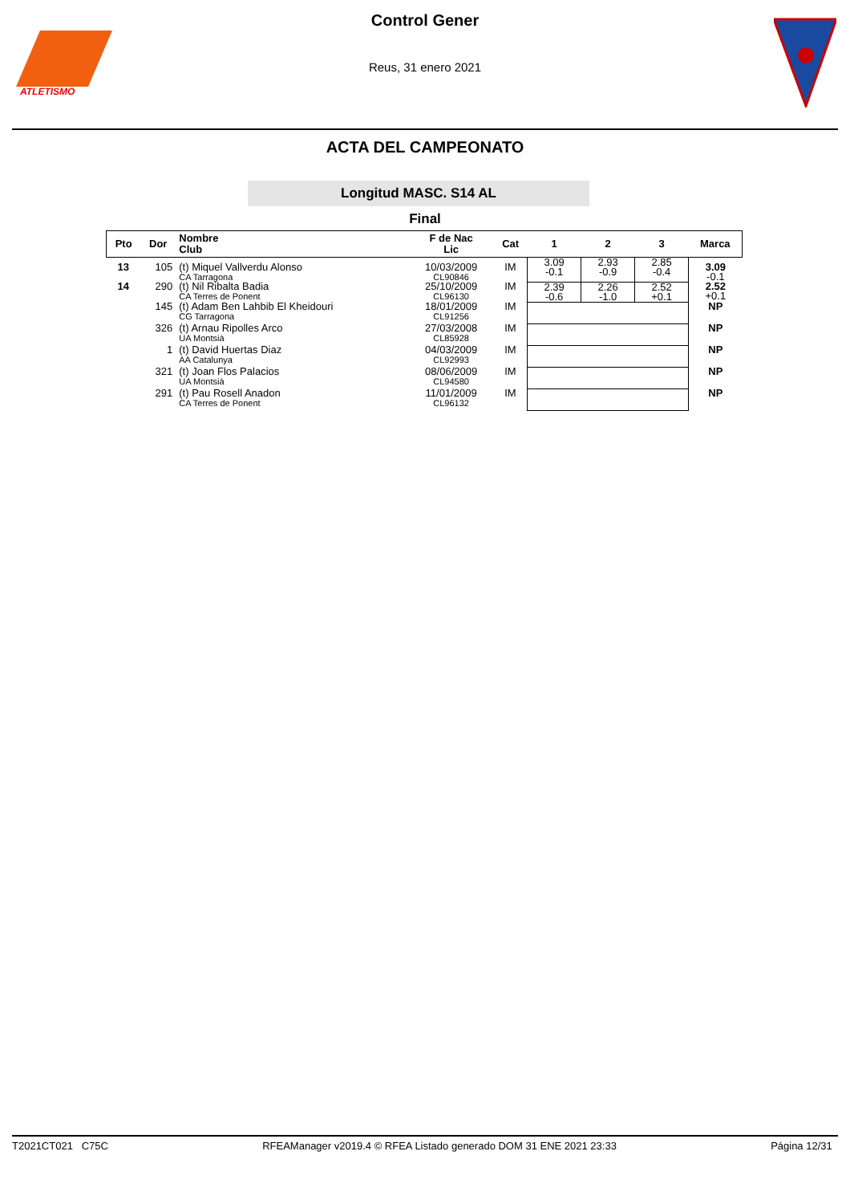ATLETISMO
Control Gener
Reus, 31 enero 2021
ACTA DEL CAMPEONATO
Longitud MASC. S14 AL
Final
| Pto | Dor | Nombre Club | F de Nac Lic | Cat | 1 | 2 | 3 | Marca |
| --- | --- | --- | --- | --- | --- | --- | --- | --- |
| 13 | 105 | (t) Miquel Vallverdu Alonso CA Tarragona | 10/03/2009 CL90846 | IM | 3.09 -0.1 | 2.93 -0.9 | 2.85 -0.4 | 3.09 -0.1 |
| 14 | 290 | (t) Nil Ribalta Badia CA Terres de Ponent | 25/10/2009 CL96130 | IM | 2.39 -0.6 | 2.26 -1.0 | 2.52 +0.1 | 2.52 +0.1 |
| | 145 | (t) Adam Ben Lahbib El Kheidouri CG Tarragona | 18/01/2009 CL91256 | IM | | | | NP |
| | 326 | (t) Arnau Ripolles Arco UA Montsià | 27/03/2008 CL85928 | IM | | | | NP |
| | 1 | (t) David Huertas Diaz AA Catalunya | 04/03/2009 CL92993 | IM | | | | NP |
| | 321 | (t) Joan Flos Palacios UA Montsià | 08/06/2009 CL94580 | IM | | | | NP |
| | 291 | (t) Pau Rosell Anadon CA Terres de Ponent | 11/01/2009 CL96132 | IM | | | | NP |
T2021CT021 C75C RFEAManager v2019.4 © RFEA Listado generado DOM 31 ENE 2021 23:33 Página 12/31